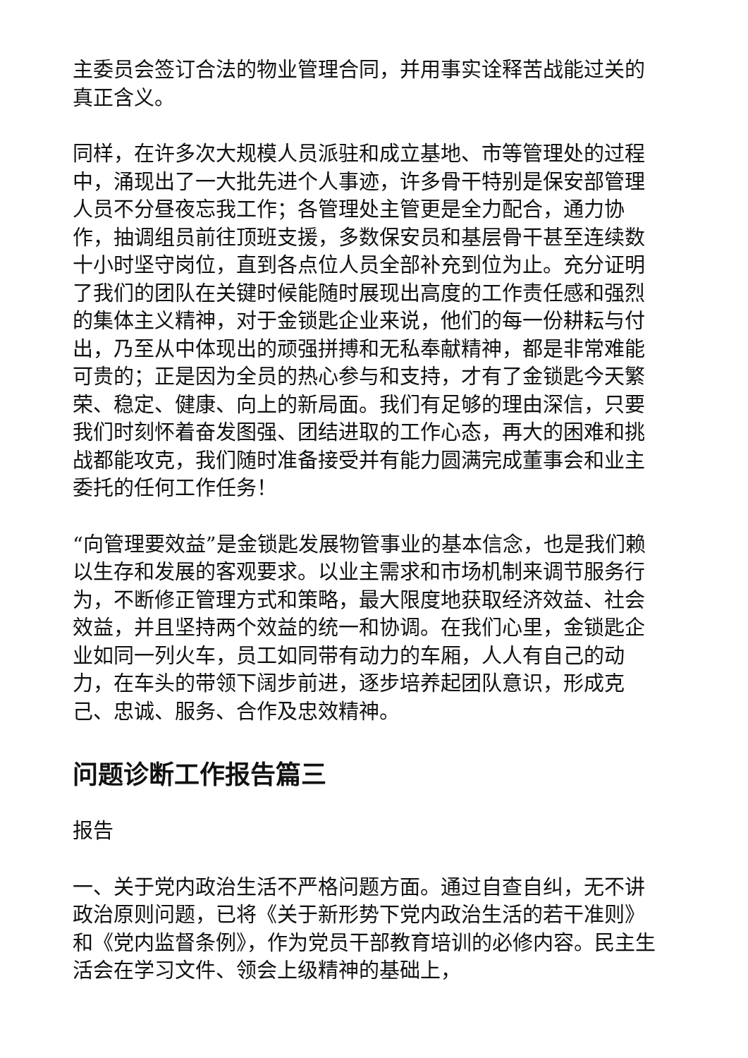主委员会签订合法的物业管理合同，并用事实诠释苦战能过关的真正含义。
同样，在许多次大规模人员派驻和成立基地、市等管理处的过程中，涌现出了一大批先进个人事迹，许多骨干特别是保安部管理人员不分昼夜忘我工作；各管理处主管更是全力配合，通力协作，抽调组员前往顶班支援，多数保安员和基层骨干甚至连续数十小时坚守岗位，直到各点位人员全部补充到位为止。充分证明了我们的团队在关键时候能随时展现出高度的工作责任感和强烈的集体主义精神，对于金锁匙企业来说，他们的每一份耕耘与付出，乃至从中体现出的顽强拼搏和无私奉献精神，都是非常难能可贵的；正是因为全员的热心参与和支持，才有了金锁匙今天繁荣、稳定、健康、向上的新局面。我们有足够的理由深信，只要我们时刻怀着奋发图强、团结进取的工作心态，再大的困难和挑战都能攻克，我们随时准备接受并有能力圆满完成董事会和业主委托的任何工作任务！
“向管理要效益”是金锁匙发展物管事业的基本信念，也是我们赖以生存和发展的客观要求。以业主需求和市场机制来调节服务行为，不断修正管理方式和策略，最大限度地获取经济效益、社会效益，并且坚持两个效益的统一和协调。在我们心里，金锁匙企业如同一列火车，员工如同带有动力的车厢，人人有自己的动力，在车头的带领下阔步前进，逐步培养起团队意识，形成克己、忠诚、服务、合作及忠效精神。
问题诊断工作报告篇三
报告
一、关于党内政治生活不严格问题方面。通过自查自纠，无不讲政治原则问题，已将《关于新形势下党内政治生活的若干准则》和《党内监督条例》，作为党员干部教育培训的必修内容。民主生活会在学习文件、领会上级精神的基础上，